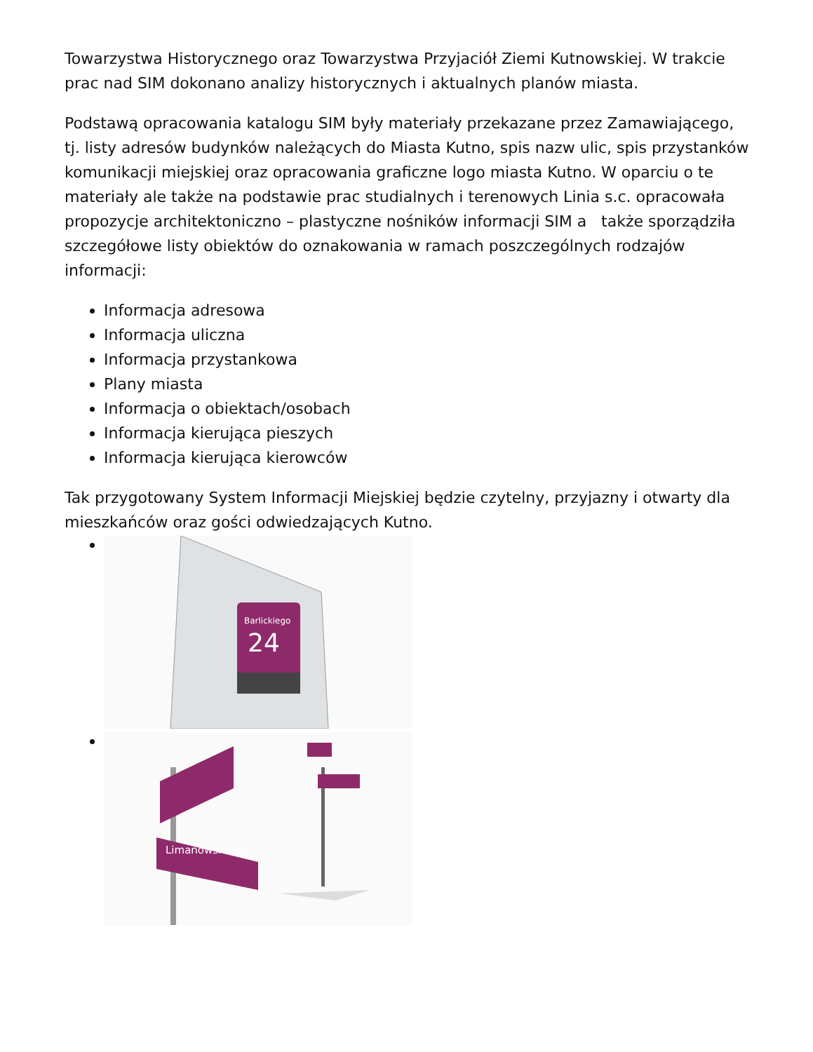Towarzystwa Historycznego oraz Towarzystwa Przyjaciół Ziemi Kutnowskiej. W trakcie prac nad SIM dokonano analizy historycznych i aktualnych planów miasta.
Podstawą opracowania katalogu SIM były materiały przekazane przez Zamawiającego, tj. listy adresów budynków należących do Miasta Kutno, spis nazw ulic, spis przystanków komunikacji miejskiej oraz opracowania graficzne logo miasta Kutno. W oparciu o te materiały ale także na podstawie prac studialnych i terenowych Linia s.c. opracowała propozycje architektoniczno – plastyczne nośników informacji SIM a także sporządziła szczegółowe listy obiektów do oznakowania w ramach poszczególnych rodzajów informacji:
Informacja adresowa
Informacja uliczna
Informacja przystankowa
Plany miasta
Informacja o obiektach/osobach
Informacja kierująca pieszych
Informacja kierująca kierowców
Tak przygotowany System Informacji Miejskiej będzie czytelny, przyjazny i otwarty dla mieszkańców oraz gości odwiedzających Kutno.
24
Barlickiego
Limanowskiego